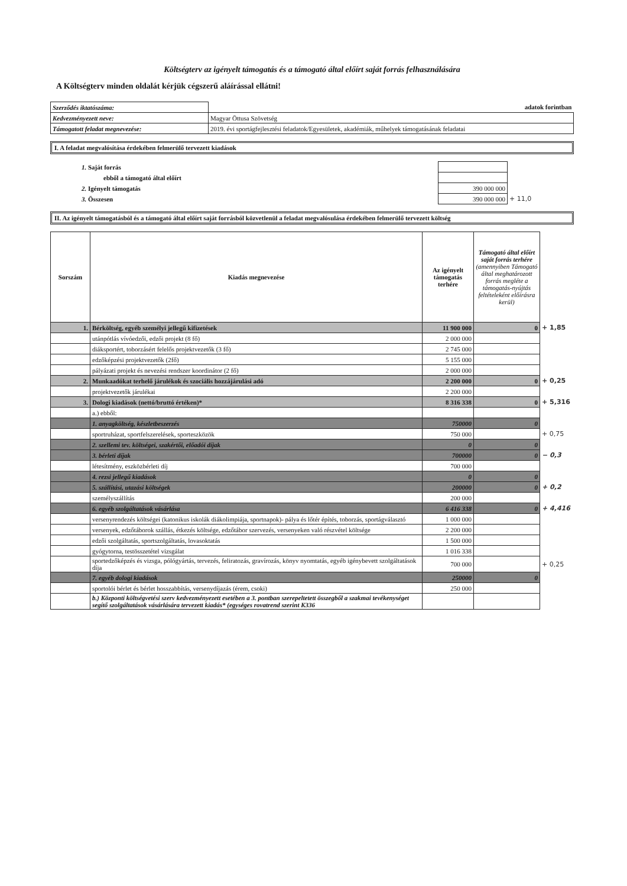Költségterv az igényelt támogatás és a támogató által előírt saját forrás felhasználására
A Költségterv minden oldalát kérjük cégszerű aláírással ellátni!
| Szerződés iktatószáma: | adatok forintban |
| Kedvezményezett neve: | Magyar Öttusa Szövetség |
| Támogatott feladat megnevezése: | 2019. évi sportágfejlesztési feladatok/Egyesületek, akadémiák, műhelyek támogatásának feladatai |
I. A feladat megvalósítása érdekében felmerülő tervezett kiadások
| 1. Saját forrás | | |
| ebből a támogató által előírt | | |
| 2. Igényelt támogatás | 390 000 000 | |
| 3. Összesen | 390 000 000 | + 11,0 |
II. Az igényelt támogatásból és a támogató által előírt saját forrásból közvetlenül a feladat megvalósulása érdekében felmerülő tervezett költség
| Sorszám | Kiadás megnevezése | Az igényelt támogatás terhére | Támogató által előírt saját forrás terhére (amennyiben Támogató által meghatározott forrás megléte a támogatás-nyújtás feltételeként előírásra kerül) | |
| 1. | Bérköltség, egyéb személyi jellegű kifizetések | 11 900 000 | 0 | + 1,85 |
| | utánpótlás vívóedzői, edzői projekt (8 fő) | 2 000 000 | | |
| | diáksportért, toborzásért felelős projektvezetők (3 fő) | 2 745 000 | | |
| | edzőképzési projektvezetők (2fő) | 5 155 000 | | |
| | pályázati projekt és nevezési rendszer koordinátor (2 fő) | 2 000 000 | | |
| 2. | Munkaadókat terhelő járulékok és szociális hozzájárulási adó | 2 200 000 | 0 | + 0,25 |
| | projektvezetők járulékai | 2 200 000 | | |
| 3. | Dologi kiadások (nettó/bruttó értéken)* | 8 316 338 | 0 | + 5,316 |
| | a.) ebből: | | | |
| | 1. anyagköltség, készletbeszerzés | 750000 | 0 | |
| | sportruházat, sportfelszerelések, sporteszközök | 750 000 | | + 0,75 |
| | 2. szellemi tev. költségei, szakértői, előadói díjak | 0 | 0 | |
| | 3. bérleti díjak | 700000 | 0 | − 0,3 |
| | létesítmény, eszközbérleti díj | 700 000 | | |
| | 4. rezsi jellegű kiadások | 0 | 0 | |
| | 5. szállítási, utazási költségek | 200000 | 0 | + 0,2 |
| | személyszállítás | 200 000 | | |
| | 6. egyéb szolgáltatások vásárlása | 6 416 338 | 0 | + 4,416 |
| | versenyrendezés költségei (katonikus iskolák diákolimpiája, sportnapok)- pálya és lőtér építés, toborzás, sportágválasztó | 1 000 000 | | |
| | versenyek, edzőtáborok szállás, étkezés költsége, edzőtábor szervezés, versenyeken való részvétel költsége | 2 200 000 | | |
| | edzői szolgáltatás, sportszolgáltatás, lovasoktatás | 1 500 000 | | |
| | gyógytorna, testösszetétel vizsgálat | 1 016 338 | | |
| | sportedzőképzés és vizsga, pólógyártás, tervezés, feliratozás, gravírozás, könyv nyomtatás, egyéb igénybevett szolgáltatások díja | 700 000 | | + 0,25 |
| | 7. egyéb dologi kiadások | 250000 | 0 | |
| | sportolói bérlet és bérlet hosszabbítás, versenydíjazás (érem, csoki) | 250 000 | | |
| | b.) Központi költségvetési szerv kedvezményezett esetében a 3. pontban szerepeltetett összegből a szakmai tevékenységet segítő szolgáltatások vásárlására tervezett kiadás* (egységes rovatrend szerint K336 | | | |